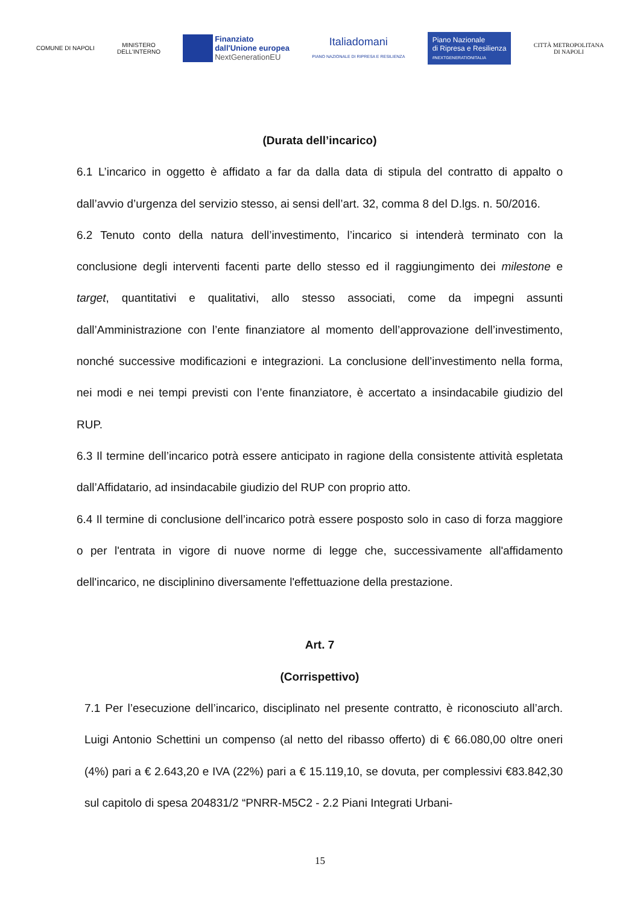COMUNE DI NAPOLI
MINISTERO
DELL'INTERNO
Finanziato
dall'Unione europea
NextGenerationEU
Italiadomani
PIANO NAZIONALE DI RIPRESA E RESILIENZA
Piano Nazionale
di Ripresa e Resilienza
#NEXTGENERATIONITALIA
CITTÀ METROPOLITANA
DI NAPOLI
(Durata dell’incarico)
6.1 L’incarico in oggetto è affidato a far da dalla data di stipula del contratto di appalto o dall’avvio d’urgenza del servizio stesso, ai sensi dell’art. 32, comma 8 del D.lgs. n. 50/2016.
6.2 Tenuto conto della natura dell’investimento, l’incarico si intenderà terminato con la conclusione degli interventi facenti parte dello stesso ed il raggiungimento dei milestone e target, quantitativi e qualitativi, allo stesso associati, come da impegni assunti dall’Amministrazione con l’ente finanziatore al momento dell’approvazione dell’investimento, nonché successive modificazioni e integrazioni. La conclusione dell’investimento nella forma, nei modi e nei tempi previsti con l’ente finanziatore, è accertato a insindacabile giudizio del RUP.
6.3 Il termine dell’incarico potrà essere anticipato in ragione della consistente attività espletata dall’Affidatario, ad insindacabile giudizio del RUP con proprio atto.
6.4 Il termine di conclusione dell’incarico potrà essere posposto solo in caso di forza maggiore o per l'entrata in vigore di nuove norme di legge che, successivamente all'affidamento dell'incarico, ne disciplinino diversamente l'effettuazione della prestazione.
Art. 7
(Corrispettivo)
7.1 Per l’esecuzione dell’incarico, disciplinato nel presente contratto, è riconosciuto all’arch. Luigi Antonio Schettini un compenso (al netto del ribasso offerto) di € 66.080,00 oltre oneri (4%) pari a € 2.643,20 e IVA (22%) pari a € 15.119,10, se dovuta, per complessivi €83.842,30 sul capitolo di spesa 204831/2 “PNRR-M5C2 - 2.2 Piani Integrati Urbani-
15